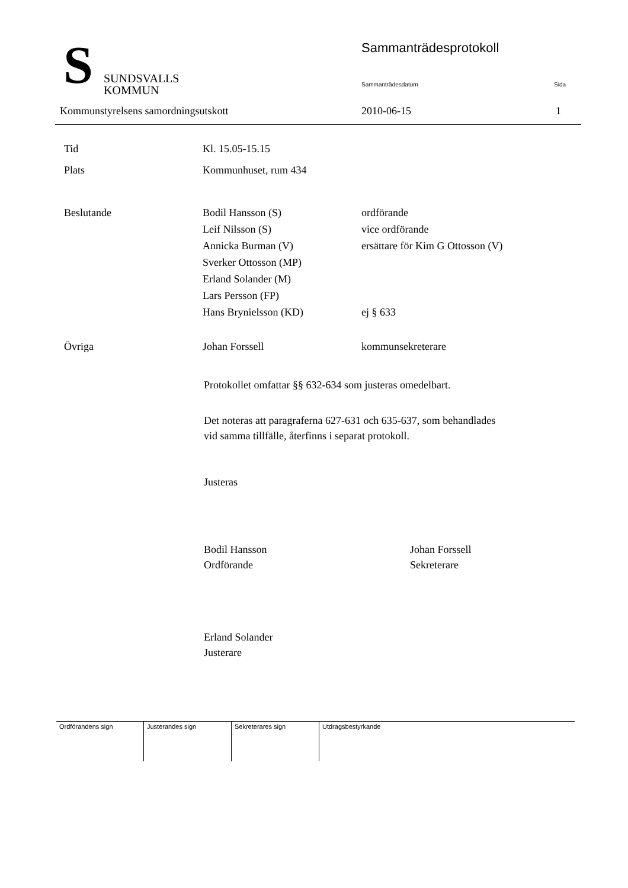S
SUNDSVALLS
KOMMUN
Sammanträdesprotokoll
Sammanträdesdatum Sida
Kommunstyrelsens samordningsutskott
2010-06-15 1
Tid
Kl. 15.05-15.15
Plats
Kommunhuset, rum 434
Beslutande
Bodil Hansson (S)
Leif Nilsson (S)
Annicka Burman (V)
Sverker Ottosson (MP)
Erland Solander (M)
Lars Persson (FP)
Hans Brynielsson (KD)
ordförande
vice ordförande
ersättare för Kim G Ottosson (V)
ej § 633
Övriga
Johan Forssell
kommunsekreterare
Protokollet omfattar §§ 632-634 som justeras omedelbart.
Det noteras att paragraferna 627-631 och 635-637, som behandlades
vid samma tillfälle, återfinns i separat protokoll.
Justeras
Bodil Hansson
Ordförande
Johan Forssell
Sekreterare
Erland Solander
Justerare
| Ordförandens sign | Justerandes sign | Sekreterares sign | Utdragsbestyrkande |